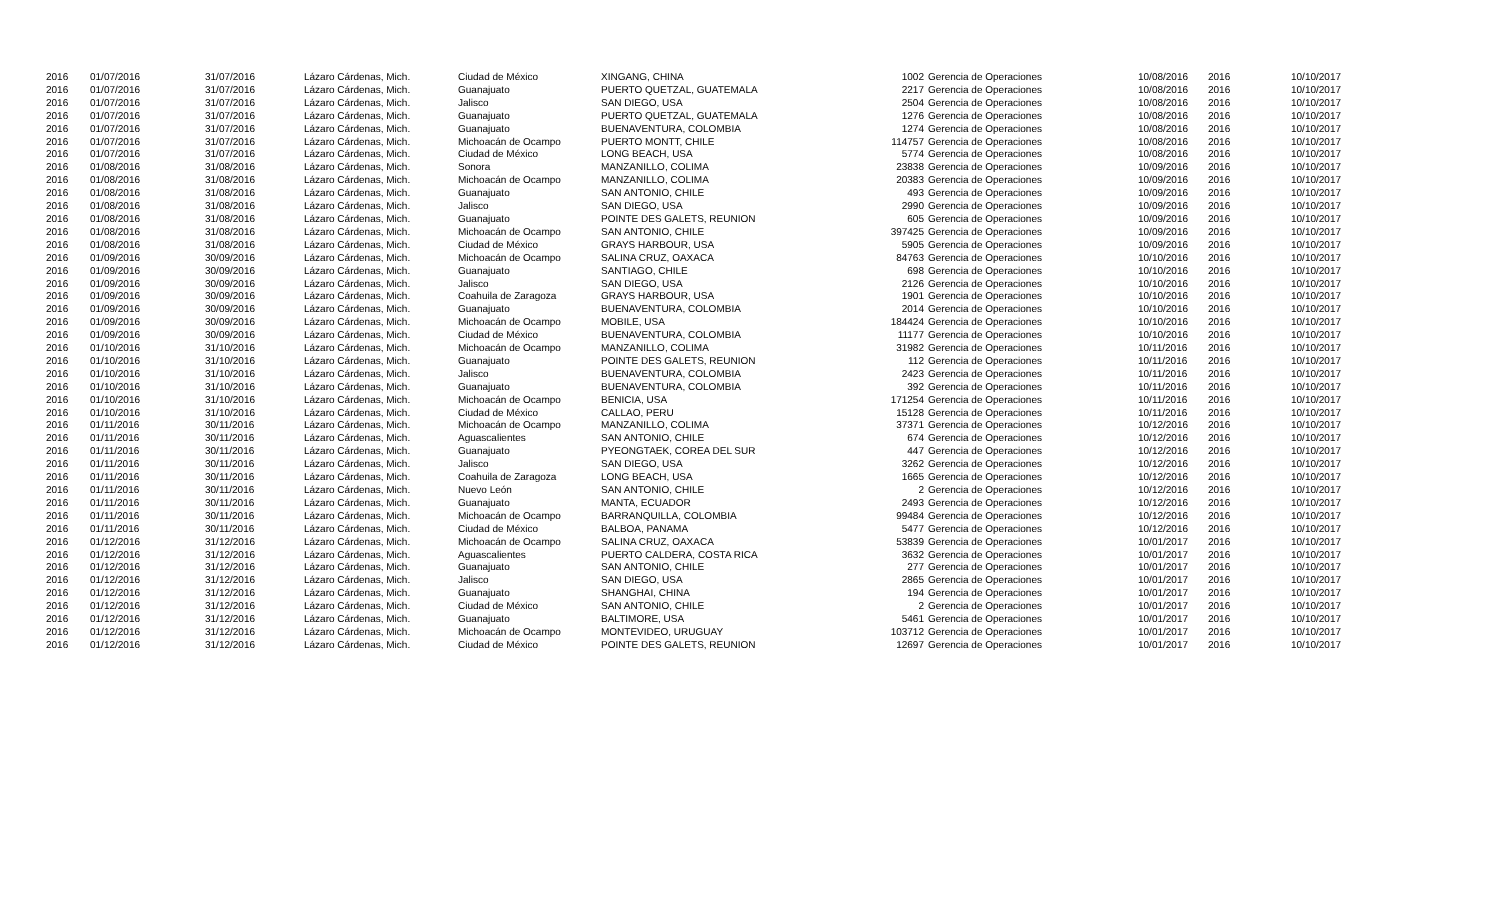| 2016 | 01/07/2016 | 31/07/2016 | Lázaro Cárdenas, Mich. | Ciudad de México | XINGANG, CHINA | 1002 | Gerencia de Operaciones | 10/08/2016 | 2016 | 10/10/2017 |
| 2016 | 01/07/2016 | 31/07/2016 | Lázaro Cárdenas, Mich. | Guanajuato | PUERTO QUETZAL, GUATEMALA | 2217 | Gerencia de Operaciones | 10/08/2016 | 2016 | 10/10/2017 |
| 2016 | 01/07/2016 | 31/07/2016 | Lázaro Cárdenas, Mich. | Jalisco | SAN DIEGO, USA | 2504 | Gerencia de Operaciones | 10/08/2016 | 2016 | 10/10/2017 |
| 2016 | 01/07/2016 | 31/07/2016 | Lázaro Cárdenas, Mich. | Guanajuato | PUERTO QUETZAL, GUATEMALA | 1276 | Gerencia de Operaciones | 10/08/2016 | 2016 | 10/10/2017 |
| 2016 | 01/07/2016 | 31/07/2016 | Lázaro Cárdenas, Mich. | Guanajuato | BUENAVENTURA, COLOMBIA | 1274 | Gerencia de Operaciones | 10/08/2016 | 2016 | 10/10/2017 |
| 2016 | 01/07/2016 | 31/07/2016 | Lázaro Cárdenas, Mich. | Michoacán de Ocampo | PUERTO MONTT, CHILE | 114757 | Gerencia de Operaciones | 10/08/2016 | 2016 | 10/10/2017 |
| 2016 | 01/07/2016 | 31/07/2016 | Lázaro Cárdenas, Mich. | Ciudad de México | LONG BEACH, USA | 5774 | Gerencia de Operaciones | 10/08/2016 | 2016 | 10/10/2017 |
| 2016 | 01/08/2016 | 31/08/2016 | Lázaro Cárdenas, Mich. | Sonora | MANZANILLO, COLIMA | 23838 | Gerencia de Operaciones | 10/09/2016 | 2016 | 10/10/2017 |
| 2016 | 01/08/2016 | 31/08/2016 | Lázaro Cárdenas, Mich. | Michoacán de Ocampo | MANZANILLO, COLIMA | 20383 | Gerencia de Operaciones | 10/09/2016 | 2016 | 10/10/2017 |
| 2016 | 01/08/2016 | 31/08/2016 | Lázaro Cárdenas, Mich. | Guanajuato | SAN ANTONIO, CHILE | 493 | Gerencia de Operaciones | 10/09/2016 | 2016 | 10/10/2017 |
| 2016 | 01/08/2016 | 31/08/2016 | Lázaro Cárdenas, Mich. | Jalisco | SAN DIEGO, USA | 2990 | Gerencia de Operaciones | 10/09/2016 | 2016 | 10/10/2017 |
| 2016 | 01/08/2016 | 31/08/2016 | Lázaro Cárdenas, Mich. | Guanajuato | POINTE DES GALETS, REUNION | 605 | Gerencia de Operaciones | 10/09/2016 | 2016 | 10/10/2017 |
| 2016 | 01/08/2016 | 31/08/2016 | Lázaro Cárdenas, Mich. | Michoacán de Ocampo | SAN ANTONIO, CHILE | 397425 | Gerencia de Operaciones | 10/09/2016 | 2016 | 10/10/2017 |
| 2016 | 01/08/2016 | 31/08/2016 | Lázaro Cárdenas, Mich. | Ciudad de México | GRAYS HARBOUR, USA | 5905 | Gerencia de Operaciones | 10/09/2016 | 2016 | 10/10/2017 |
| 2016 | 01/09/2016 | 30/09/2016 | Lázaro Cárdenas, Mich. | Michoacán de Ocampo | SALINA CRUZ, OAXACA | 84763 | Gerencia de Operaciones | 10/10/2016 | 2016 | 10/10/2017 |
| 2016 | 01/09/2016 | 30/09/2016 | Lázaro Cárdenas, Mich. | Guanajuato | SANTIAGO, CHILE | 698 | Gerencia de Operaciones | 10/10/2016 | 2016 | 10/10/2017 |
| 2016 | 01/09/2016 | 30/09/2016 | Lázaro Cárdenas, Mich. | Jalisco | SAN DIEGO, USA | 2126 | Gerencia de Operaciones | 10/10/2016 | 2016 | 10/10/2017 |
| 2016 | 01/09/2016 | 30/09/2016 | Lázaro Cárdenas, Mich. | Coahuila de Zaragoza | GRAYS HARBOUR, USA | 1901 | Gerencia de Operaciones | 10/10/2016 | 2016 | 10/10/2017 |
| 2016 | 01/09/2016 | 30/09/2016 | Lázaro Cárdenas, Mich. | Guanajuato | BUENAVENTURA, COLOMBIA | 2014 | Gerencia de Operaciones | 10/10/2016 | 2016 | 10/10/2017 |
| 2016 | 01/09/2016 | 30/09/2016 | Lázaro Cárdenas, Mich. | Michoacán de Ocampo | MOBILE, USA | 184424 | Gerencia de Operaciones | 10/10/2016 | 2016 | 10/10/2017 |
| 2016 | 01/09/2016 | 30/09/2016 | Lázaro Cárdenas, Mich. | Ciudad de México | BUENAVENTURA, COLOMBIA | 11177 | Gerencia de Operaciones | 10/10/2016 | 2016 | 10/10/2017 |
| 2016 | 01/10/2016 | 31/10/2016 | Lázaro Cárdenas, Mich. | Michoacán de Ocampo | MANZANILLO, COLIMA | 31982 | Gerencia de Operaciones | 10/11/2016 | 2016 | 10/10/2017 |
| 2016 | 01/10/2016 | 31/10/2016 | Lázaro Cárdenas, Mich. | Guanajuato | POINTE DES GALETS, REUNION | 112 | Gerencia de Operaciones | 10/11/2016 | 2016 | 10/10/2017 |
| 2016 | 01/10/2016 | 31/10/2016 | Lázaro Cárdenas, Mich. | Jalisco | BUENAVENTURA, COLOMBIA | 2423 | Gerencia de Operaciones | 10/11/2016 | 2016 | 10/10/2017 |
| 2016 | 01/10/2016 | 31/10/2016 | Lázaro Cárdenas, Mich. | Guanajuato | BUENAVENTURA, COLOMBIA | 392 | Gerencia de Operaciones | 10/11/2016 | 2016 | 10/10/2017 |
| 2016 | 01/10/2016 | 31/10/2016 | Lázaro Cárdenas, Mich. | Michoacán de Ocampo | BENICIA, USA | 171254 | Gerencia de Operaciones | 10/11/2016 | 2016 | 10/10/2017 |
| 2016 | 01/10/2016 | 31/10/2016 | Lázaro Cárdenas, Mich. | Ciudad de México | CALLAO, PERU | 15128 | Gerencia de Operaciones | 10/11/2016 | 2016 | 10/10/2017 |
| 2016 | 01/11/2016 | 30/11/2016 | Lázaro Cárdenas, Mich. | Michoacán de Ocampo | MANZANILLO, COLIMA | 37371 | Gerencia de Operaciones | 10/12/2016 | 2016 | 10/10/2017 |
| 2016 | 01/11/2016 | 30/11/2016 | Lázaro Cárdenas, Mich. | Aguascalientes | SAN ANTONIO, CHILE | 674 | Gerencia de Operaciones | 10/12/2016 | 2016 | 10/10/2017 |
| 2016 | 01/11/2016 | 30/11/2016 | Lázaro Cárdenas, Mich. | Guanajuato | PYEONGTAEK, COREA DEL SUR | 447 | Gerencia de Operaciones | 10/12/2016 | 2016 | 10/10/2017 |
| 2016 | 01/11/2016 | 30/11/2016 | Lázaro Cárdenas, Mich. | Jalisco | SAN DIEGO, USA | 3262 | Gerencia de Operaciones | 10/12/2016 | 2016 | 10/10/2017 |
| 2016 | 01/11/2016 | 30/11/2016 | Lázaro Cárdenas, Mich. | Coahuila de Zaragoza | LONG BEACH, USA | 1665 | Gerencia de Operaciones | 10/12/2016 | 2016 | 10/10/2017 |
| 2016 | 01/11/2016 | 30/11/2016 | Lázaro Cárdenas, Mich. | Nuevo León | SAN ANTONIO, CHILE | 2 | Gerencia de Operaciones | 10/12/2016 | 2016 | 10/10/2017 |
| 2016 | 01/11/2016 | 30/11/2016 | Lázaro Cárdenas, Mich. | Guanajuato | MANTA, ECUADOR | 2493 | Gerencia de Operaciones | 10/12/2016 | 2016 | 10/10/2017 |
| 2016 | 01/11/2016 | 30/11/2016 | Lázaro Cárdenas, Mich. | Michoacán de Ocampo | BARRANQUILLA, COLOMBIA | 99484 | Gerencia de Operaciones | 10/12/2016 | 2016 | 10/10/2017 |
| 2016 | 01/11/2016 | 30/11/2016 | Lázaro Cárdenas, Mich. | Ciudad de México | BALBOA, PANAMA | 5477 | Gerencia de Operaciones | 10/12/2016 | 2016 | 10/10/2017 |
| 2016 | 01/12/2016 | 31/12/2016 | Lázaro Cárdenas, Mich. | Michoacán de Ocampo | SALINA CRUZ, OAXACA | 53839 | Gerencia de Operaciones | 10/01/2017 | 2016 | 10/10/2017 |
| 2016 | 01/12/2016 | 31/12/2016 | Lázaro Cárdenas, Mich. | Aguascalientes | PUERTO CALDERA, COSTA RICA | 3632 | Gerencia de Operaciones | 10/01/2017 | 2016 | 10/10/2017 |
| 2016 | 01/12/2016 | 31/12/2016 | Lázaro Cárdenas, Mich. | Guanajuato | SAN ANTONIO, CHILE | 277 | Gerencia de Operaciones | 10/01/2017 | 2016 | 10/10/2017 |
| 2016 | 01/12/2016 | 31/12/2016 | Lázaro Cárdenas, Mich. | Jalisco | SAN DIEGO, USA | 2865 | Gerencia de Operaciones | 10/01/2017 | 2016 | 10/10/2017 |
| 2016 | 01/12/2016 | 31/12/2016 | Lázaro Cárdenas, Mich. | Guanajuato | SHANGHAI, CHINA | 194 | Gerencia de Operaciones | 10/01/2017 | 2016 | 10/10/2017 |
| 2016 | 01/12/2016 | 31/12/2016 | Lázaro Cárdenas, Mich. | Ciudad de México | SAN ANTONIO, CHILE | 2 | Gerencia de Operaciones | 10/01/2017 | 2016 | 10/10/2017 |
| 2016 | 01/12/2016 | 31/12/2016 | Lázaro Cárdenas, Mich. | Guanajuato | BALTIMORE, USA | 5461 | Gerencia de Operaciones | 10/01/2017 | 2016 | 10/10/2017 |
| 2016 | 01/12/2016 | 31/12/2016 | Lázaro Cárdenas, Mich. | Michoacán de Ocampo | MONTEVIDEO, URUGUAY | 103712 | Gerencia de Operaciones | 10/01/2017 | 2016 | 10/10/2017 |
| 2016 | 01/12/2016 | 31/12/2016 | Lázaro Cárdenas, Mich. | Ciudad de México | POINTE DES GALETS, REUNION | 12697 | Gerencia de Operaciones | 10/01/2017 | 2016 | 10/10/2017 |